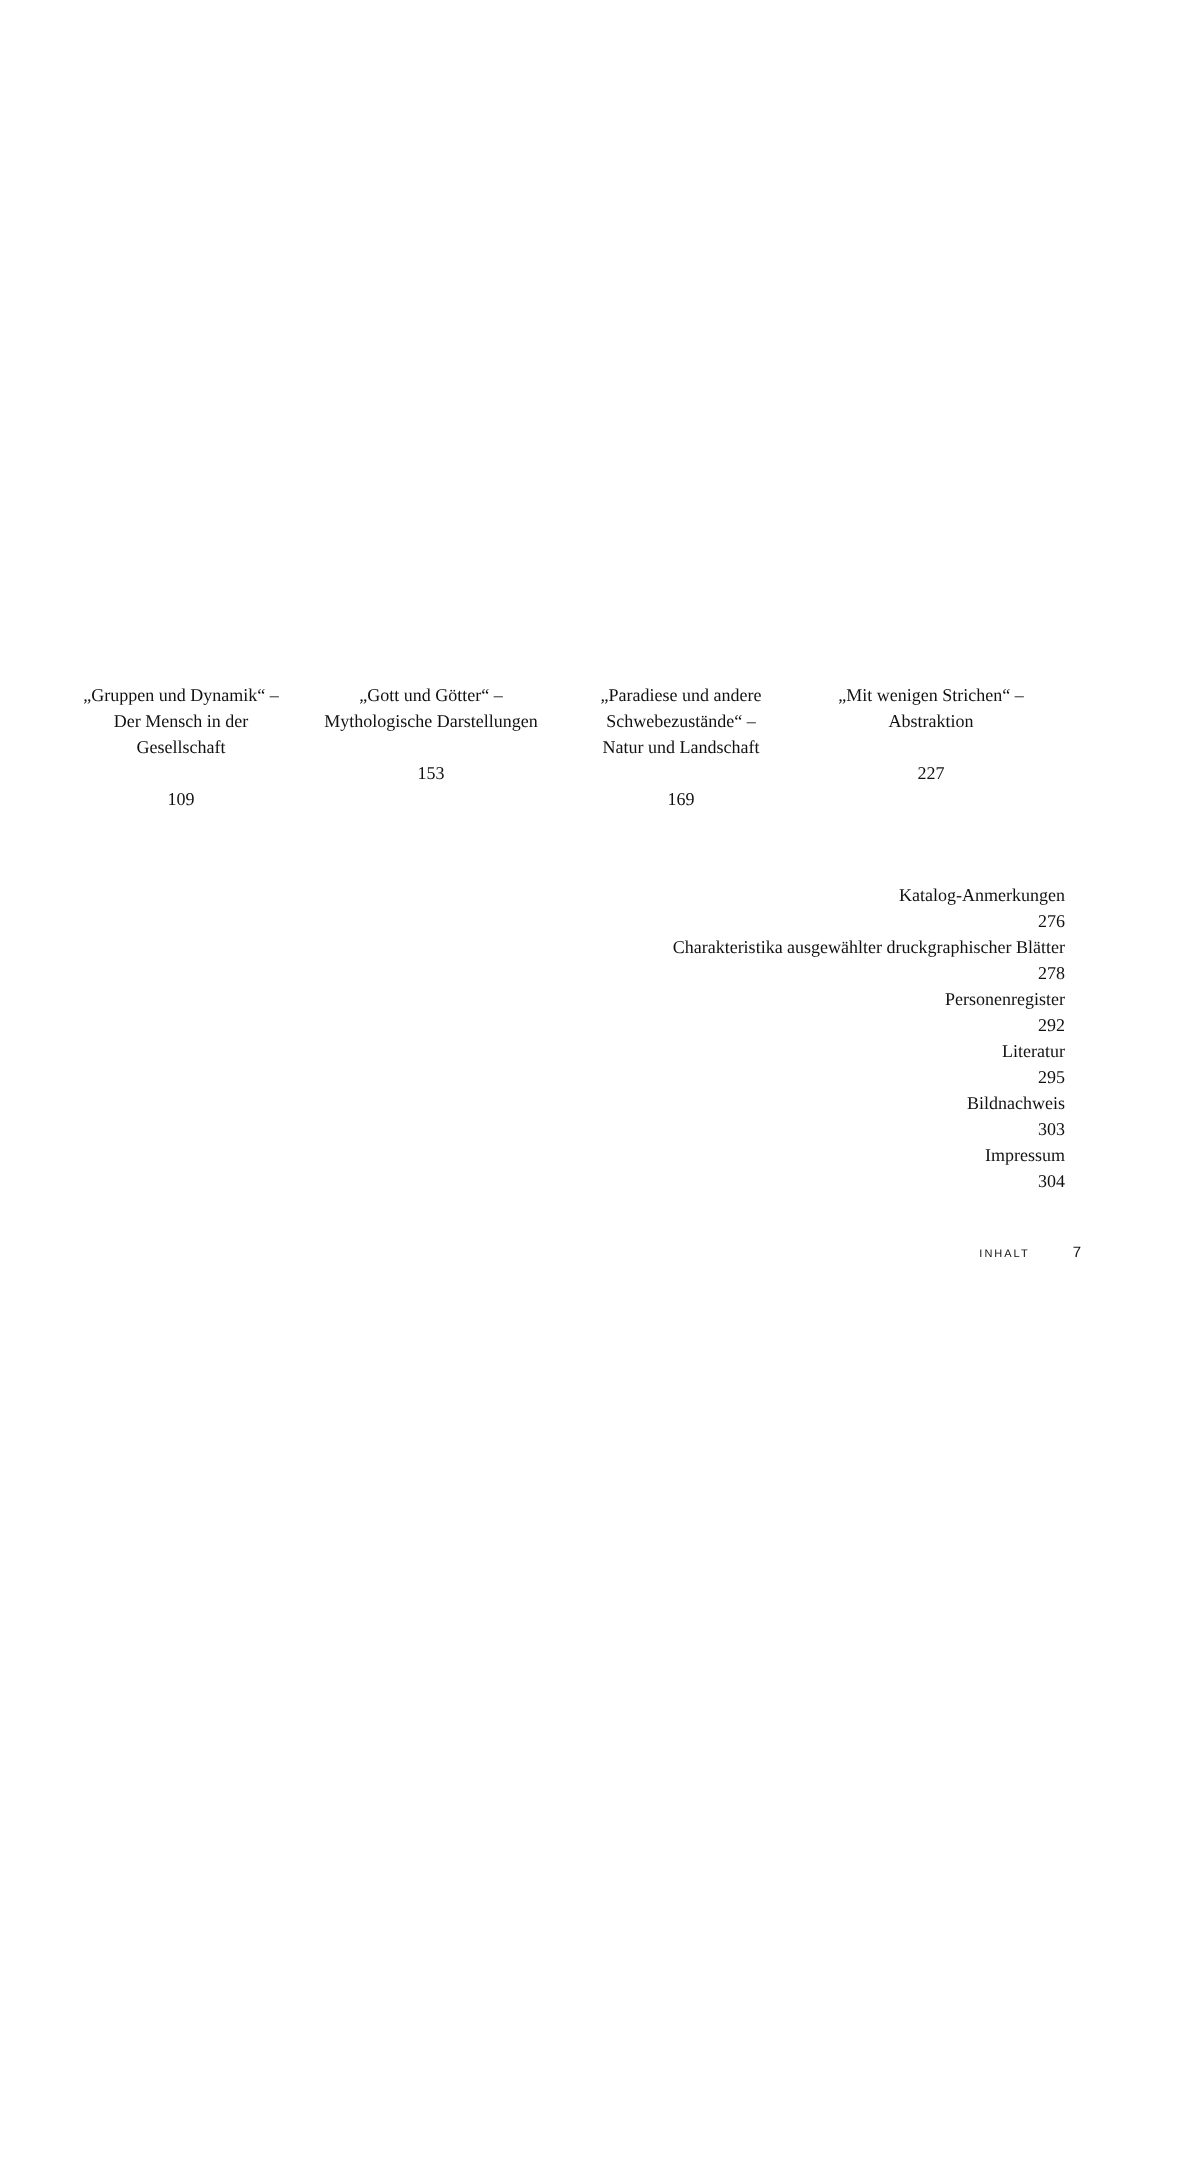„Gruppen und Dynamik“ –
Der Mensch in der
Gesellschaft
109
„Gott und Götter“ –
Mythologische Darstellungen
153
„Paradiese und andere
Schwebezustände“ –
Natur und Landschaft
169
„Mit wenigen Strichen“ –
Abstraktion
227
Katalog-Anmerkungen
276
Charakteristika ausgewählter druckgraphischer Blätter
278
Personenregister
292
Literatur
295
Bildnachweis
303
Impressum
304
INHALT 7